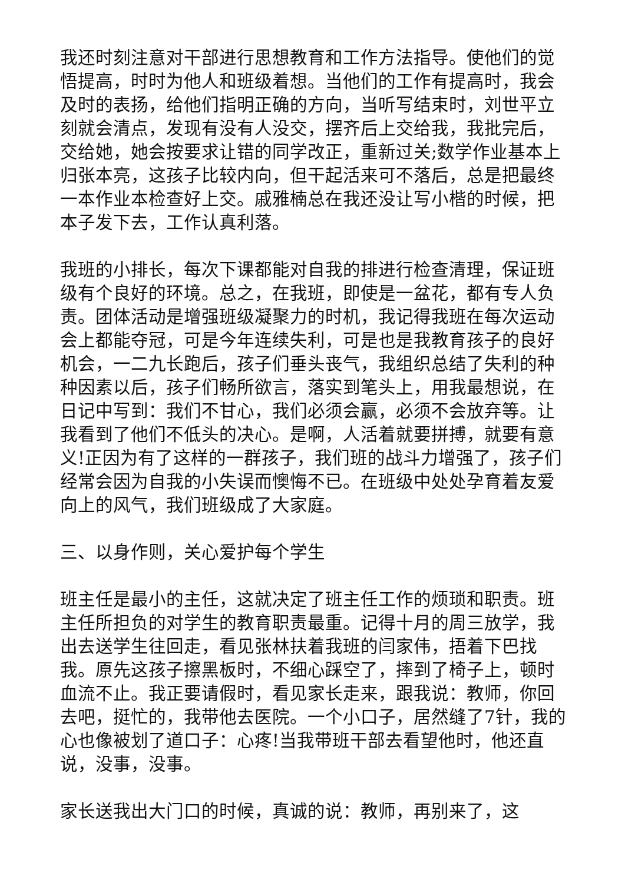我还时刻注意对干部进行思想教育和工作方法指导。使他们的觉悟提高，时时为他人和班级着想。当他们的工作有提高时，我会及时的表扬，给他们指明正确的方向，当听写结束时，刘世平立刻就会清点，发现有没有人没交，摆齐后上交给我，我批完后，交给她，她会按要求让错的同学改正，重新过关;数学作业基本上归张本亮，这孩子比较内向，但干起活来可不落后，总是把最终一本作业本检查好上交。戚雅楠总在我还没让写小楷的时候，把本子发下去，工作认真利落。
我班的小排长，每次下课都能对自我的排进行检查清理，保证班级有个良好的环境。总之，在我班，即使是一盆花，都有专人负责。团体活动是增强班级凝聚力的时机，我记得我班在每次运动会上都能夺冠，可是今年连续失利，可是也是我教育孩子的良好机会，一二九长跑后，孩子们垂头丧气，我组织总结了失利的种种因素以后，孩子们畅所欲言，落实到笔头上，用我最想说，在日记中写到：我们不甘心，我们必须会赢，必须不会放弃等。让我看到了他们不低头的决心。是啊，人活着就要拼搏，就要有意义!正因为有了这样的一群孩子，我们班的战斗力增强了，孩子们经常会因为自我的小失误而懊悔不已。在班级中处处孕育着友爱向上的风气，我们班级成了大家庭。
三、以身作则，关心爱护每个学生
班主任是最小的主任，这就决定了班主任工作的烦琐和职责。班主任所担负的对学生的教育职责最重。记得十月的周三放学，我出去送学生往回走，看见张林扶着我班的闫家伟，捂着下巴找我。原先这孩子擦黑板时，不细心踩空了，摔到了椅子上，顿时血流不止。我正要请假时，看见家长走来，跟我说：教师，你回去吧，挺忙的，我带他去医院。一个小口子，居然缝了7针，我的心也像被划了道口子：心疼!当我带班干部去看望他时，他还直说，没事，没事。
家长送我出大门口的时候，真诚的说：教师，再别来了，这